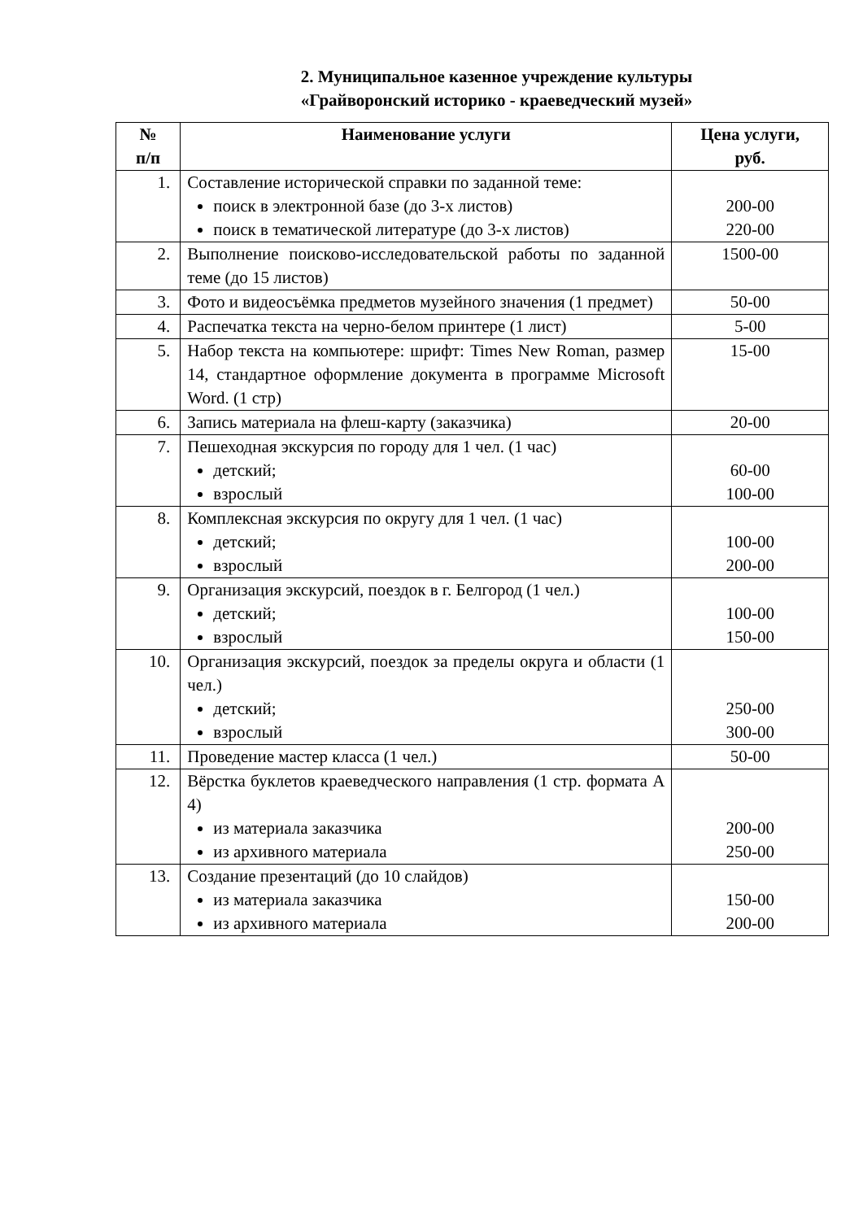2. Муниципальное казенное учреждение культуры
«Грайворонский историко - краеведческий музей»
| № п/п | Наименование услуги | Цена услуги, руб. |
| --- | --- | --- |
| 1. | Составление исторической справки по заданной теме: поиск в электронной базе (до 3-х листов) поиск в тематической литературе (до 3-х листов) | 200-00 220-00 |
| 2. | Выполнение поисково-исследовательской работы по заданной теме (до 15 листов) | 1500-00 |
| 3. | Фото и видеосъёмка предметов музейного значения (1 предмет) | 50-00 |
| 4. | Распечатка текста на черно-белом принтере (1 лист) | 5-00 |
| 5. | Набор текста на компьютере: шрифт: Times New Roman, размер 14, стандартное оформление документа в программе Microsoft Word. (1 стр) | 15-00 |
| 6. | Запись материала на флеш-карту (заказчика) | 20-00 |
| 7. | Пешеходная экскурсия по городу для 1 чел. (1 час) детский; взрослый | 60-00 100-00 |
| 8. | Комплексная экскурсия по округу для 1 чел. (1 час) детский; взрослый | 100-00 200-00 |
| 9. | Организация экскурсий, поездок в г. Белгород (1 чел.) детский; взрослый | 100-00 150-00 |
| 10. | Организация экскурсий, поездок за пределы округа и области (1 чел.) детский; взрослый | 250-00 300-00 |
| 11. | Проведение мастер класса (1 чел.) | 50-00 |
| 12. | Вёрстка буклетов краеведческого направления (1 стр. формата А 4) из материала заказчика из архивного материала | 200-00 250-00 |
| 13. | Создание презентаций (до 10 слайдов) из материала заказчика из архивного материала | 150-00 200-00 |